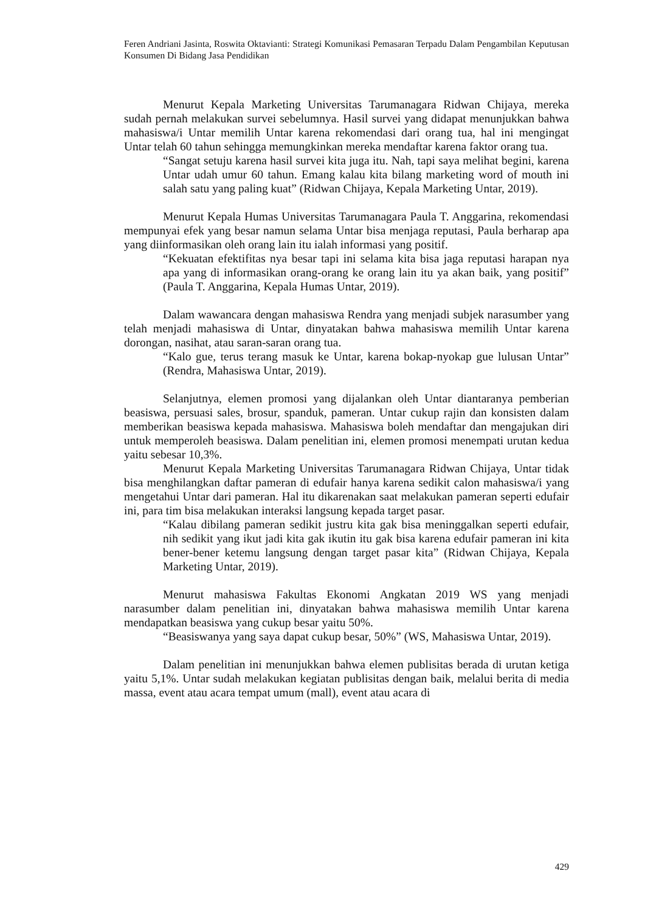Feren Andriani Jasinta, Roswita Oktavianti: Strategi Komunikasi Pemasaran Terpadu Dalam Pengambilan Keputusan Konsumen Di Bidang Jasa Pendidikan
Menurut Kepala Marketing Universitas Tarumanagara Ridwan Chijaya, mereka sudah pernah melakukan survei sebelumnya. Hasil survei yang didapat menunjukkan bahwa mahasiswa/i Untar memilih Untar karena rekomendasi dari orang tua, hal ini mengingat Untar telah 60 tahun sehingga memungkinkan mereka mendaftar karena faktor orang tua.
“Sangat setuju karena hasil survei kita juga itu. Nah, tapi saya melihat begini, karena Untar udah umur 60 tahun. Emang kalau kita bilang marketing word of mouth ini salah satu yang paling kuat” (Ridwan Chijaya, Kepala Marketing Untar, 2019).
Menurut Kepala Humas Universitas Tarumanagara Paula T. Anggarina, rekomendasi mempunyai efek yang besar namun selama Untar bisa menjaga reputasi, Paula berharap apa yang diinformasikan oleh orang lain itu ialah informasi yang positif.
“Kekuatan efektifitas nya besar tapi ini selama kita bisa jaga reputasi harapan nya apa yang di informasikan orang-orang ke orang lain itu ya akan baik, yang positif” (Paula T. Anggarina, Kepala Humas Untar, 2019).
Dalam wawancara dengan mahasiswa Rendra yang menjadi subjek narasumber yang telah menjadi mahasiswa di Untar, dinyatakan bahwa mahasiswa memilih Untar karena dorongan, nasihat, atau saran-saran orang tua.
“Kalo gue, terus terang masuk ke Untar, karena bokap-nyokap gue lulusan Untar” (Rendra, Mahasiswa Untar, 2019).
Selanjutnya, elemen promosi yang dijalankan oleh Untar diantaranya pemberian beasiswa, persuasi sales, brosur, spanduk, pameran. Untar cukup rajin dan konsisten dalam memberikan beasiswa kepada mahasiswa. Mahasiswa boleh mendaftar dan mengajukan diri untuk memperoleh beasiswa. Dalam penelitian ini, elemen promosi menempati urutan kedua yaitu sebesar 10,3%.
Menurut Kepala Marketing Universitas Tarumanagara Ridwan Chijaya, Untar tidak bisa menghilangkan daftar pameran di edufair hanya karena sedikit calon mahasiswa/i yang mengetahui Untar dari pameran. Hal itu dikarenakan saat melakukan pameran seperti edufair ini, para tim bisa melakukan interaksi langsung kepada target pasar.
“Kalau dibilang pameran sedikit justru kita gak bisa meninggalkan seperti edufair, nih sedikit yang ikut jadi kita gak ikutin itu gak bisa karena edufair pameran ini kita bener-bener ketemu langsung dengan target pasar kita” (Ridwan Chijaya, Kepala Marketing Untar, 2019).
Menurut mahasiswa Fakultas Ekonomi Angkatan 2019 WS yang menjadi narasumber dalam penelitian ini, dinyatakan bahwa mahasiswa memilih Untar karena mendapatkan beasiswa yang cukup besar yaitu 50%.
“Beasiswanya yang saya dapat cukup besar, 50%” (WS, Mahasiswa Untar, 2019).
Dalam penelitian ini menunjukkan bahwa elemen publisitas berada di urutan ketiga yaitu 5,1%. Untar sudah melakukan kegiatan publisitas dengan baik, melalui berita di media massa, event atau acara tempat umum (mall), event atau acara di
429